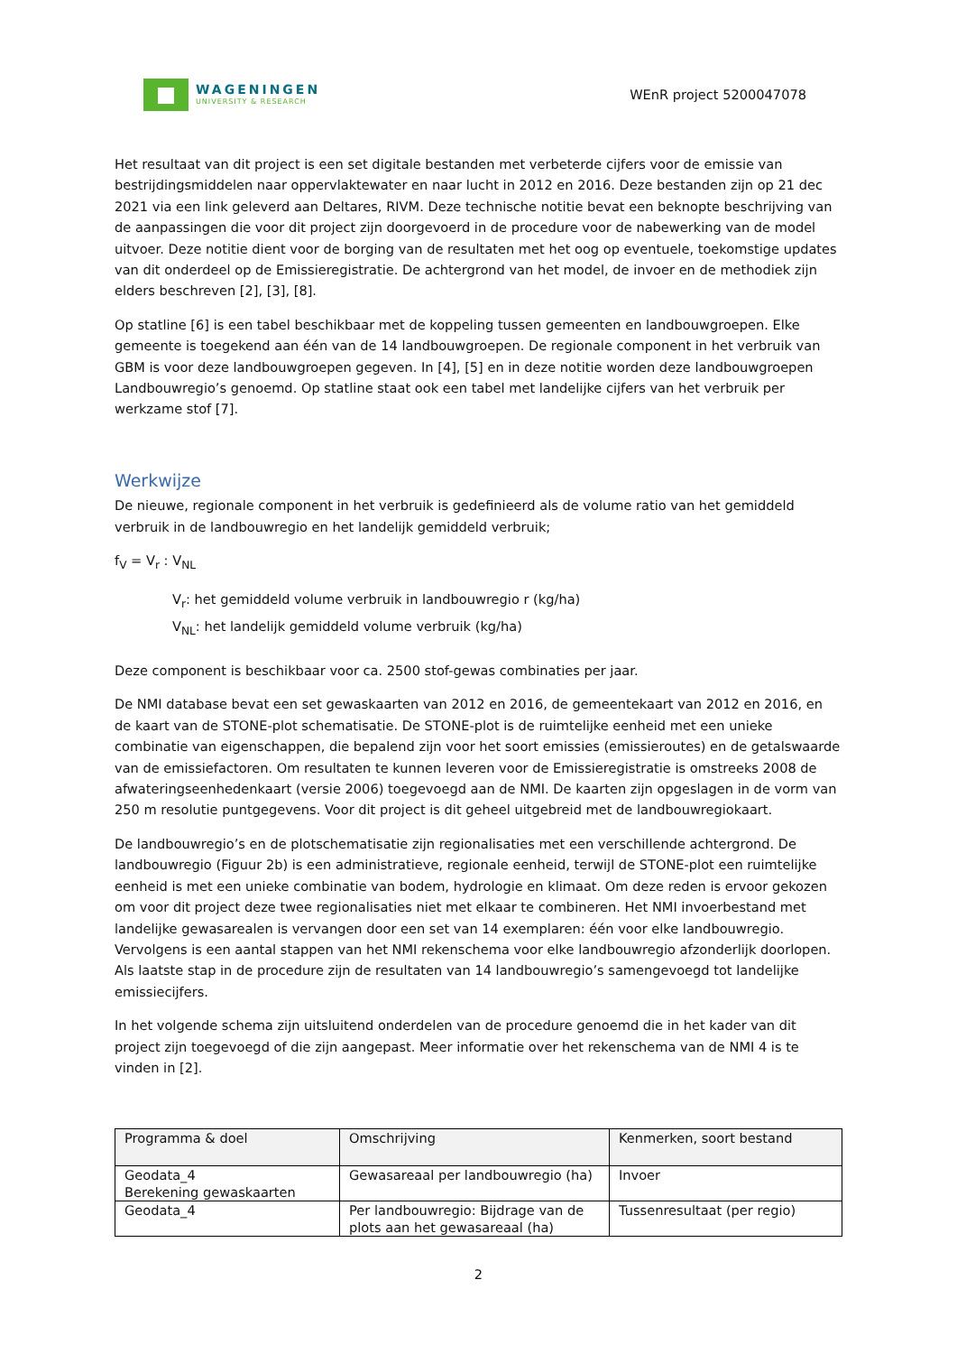WAGENINGEN
UNIVERSITY & RESEARCH
WEnR project 5200047078
Het resultaat van dit project is een set digitale bestanden met verbeterde cijfers voor de emissie van bestrijdingsmiddelen naar oppervlaktewater en naar lucht in 2012 en 2016. Deze bestanden zijn op 21 dec 2021 via een link geleverd aan Deltares, RIVM. Deze technische notitie bevat een beknopte beschrijving van de aanpassingen die voor dit project zijn doorgevoerd in de procedure voor de nabewerking van de model uitvoer. Deze notitie dient voor de borging van de resultaten met het oog op eventuele, toekomstige updates van dit onderdeel op de Emissieregistratie. De achtergrond van het model, de invoer en de methodiek zijn elders beschreven [2], [3], [8].
Op statline [6] is een tabel beschikbaar met de koppeling tussen gemeenten en landbouwgroepen. Elke gemeente is toegekend aan één van de 14 landbouwgroepen. De regionale component in het verbruik van GBM is voor deze landbouwgroepen gegeven. In [4], [5] en in deze notitie worden deze landbouwgroepen Landbouwregio’s genoemd. Op statline staat ook een tabel met landelijke cijfers van het verbruik per werkzame stof [7].
Werkwijze
De nieuwe, regionale component in het verbruik is gedefinieerd als de volume ratio van het gemiddeld verbruik in de landbouwregio en het landelijk gemiddeld verbruik;
f<sub>V</sub> = V<sub>r</sub> : V<sub>NL</sub>
V<sub>r</sub>: het gemiddeld volume verbruik in landbouwregio r (kg/ha)
V<sub>NL</sub>: het landelijk gemiddeld volume verbruik (kg/ha)
Deze component is beschikbaar voor ca. 2500 stof-gewas combinaties per jaar.
De NMI database bevat een set gewaskaarten van 2012 en 2016, de gemeentekaart van 2012 en 2016, en de kaart van de STONE-plot schematisatie. De STONE-plot is de ruimtelijke eenheid met een unieke combinatie van eigenschappen, die bepalend zijn voor het soort emissies (emissieroutes) en de getalswaarde van de emissiefactoren. Om resultaten te kunnen leveren voor de Emissieregistratie is omstreeks 2008 de afwateringseenhedenkaart (versie 2006) toegevoegd aan de NMI. De kaarten zijn opgeslagen in de vorm van 250 m resolutie puntgegevens. Voor dit project is dit geheel uitgebreid met de landbouwregiokaart.
De landbouwregio’s en de plotschematisatie zijn regionalisaties met een verschillende achtergrond. De landbouwregio (Figuur 2b) is een administratieve, regionale eenheid, terwijl de STONE-plot een ruimtelijke eenheid is met een unieke combinatie van bodem, hydrologie en klimaat. Om deze reden is ervoor gekozen om voor dit project deze twee regionalisaties niet met elkaar te combineren. Het NMI invoerbestand met landelijke gewasarealen is vervangen door een set van 14 exemplaren: één voor elke landbouwregio. Vervolgens is een aantal stappen van het NMI rekenschema voor elke landbouwregio afzonderlijk doorlopen. Als laatste stap in de procedure zijn de resultaten van 14 landbouwregio’s samengevoegd tot landelijke emissiecijfers.
In het volgende schema zijn uitsluitend onderdelen van de procedure genoemd die in het kader van dit project zijn toegevoegd of die zijn aangepast. Meer informatie over het rekenschema van de NMI 4 is te vinden in [2].
| Programma & doel | Omschrijving | Kenmerken, soort bestand |
| --- | --- | --- |
| Geodata_4 Berekening gewaskaarten | Gewasareaal per landbouwregio (ha) | Invoer |
| Geodata_4 | Per landbouwregio: Bijdrage van de plots aan het gewasareaal (ha) | Tussenresultaat (per regio) |
2